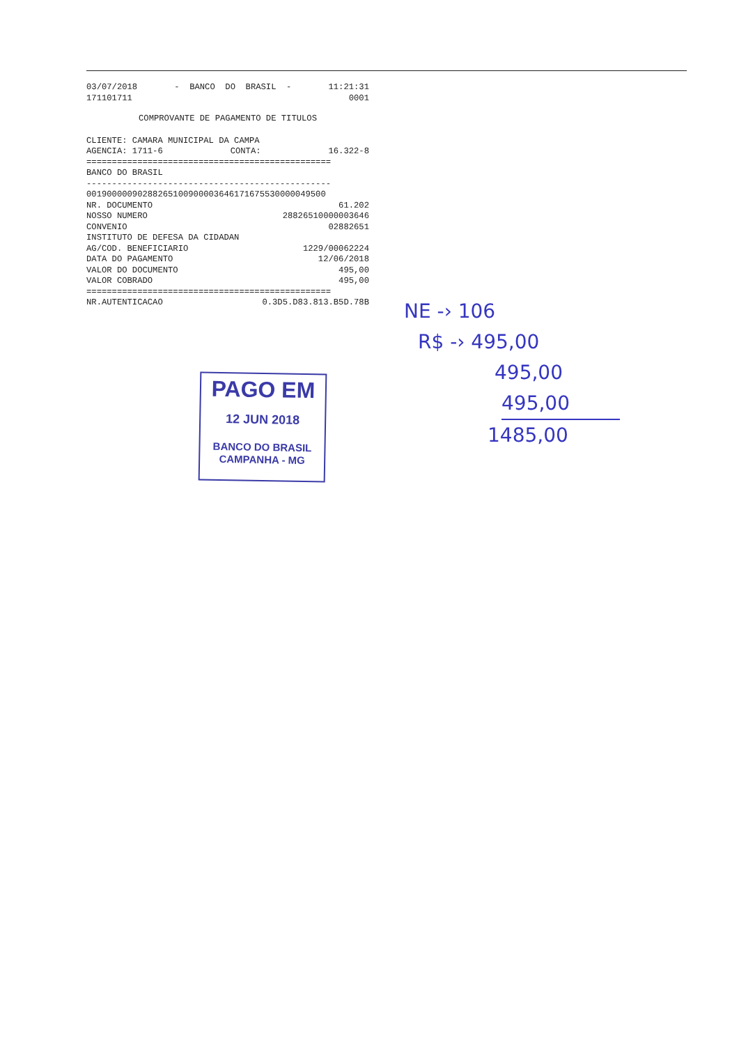03/07/2018 - BANCO DO BRASIL - 11:21:31
171101711 0001
COMPROVANTE DE PAGAMENTO DE TITULOS
CLIENTE: CAMARA MUNICIPAL DA CAMPA
AGENCIA: 1711-6 CONTA: 16.322-8
================================================
BANCO DO BRASIL
------------------------------------------------
00190000090288265100900003646171675530000049500
NR. DOCUMENTO 61.202
NOSSO NUMERO 28826510000003646
CONVENIO 02882651
INSTITUTO DE DEFESA DA CIDADAN
AG/COD. BENEFICIARIO 1229/00062224
DATA DO PAGAMENTO 12/06/2018
VALOR DO DOCUMENTO 495,00
VALOR COBRADO 495,00
================================================
NR.AUTENTICACAO 0.3D5.D83.813.B5D.78B
PAGO EM
12 JUN 2018
BANCO DO BRASIL
CAMPANHA - MG
NE -› 106
R$ -› 495,00
495,00
495,00
1485,00